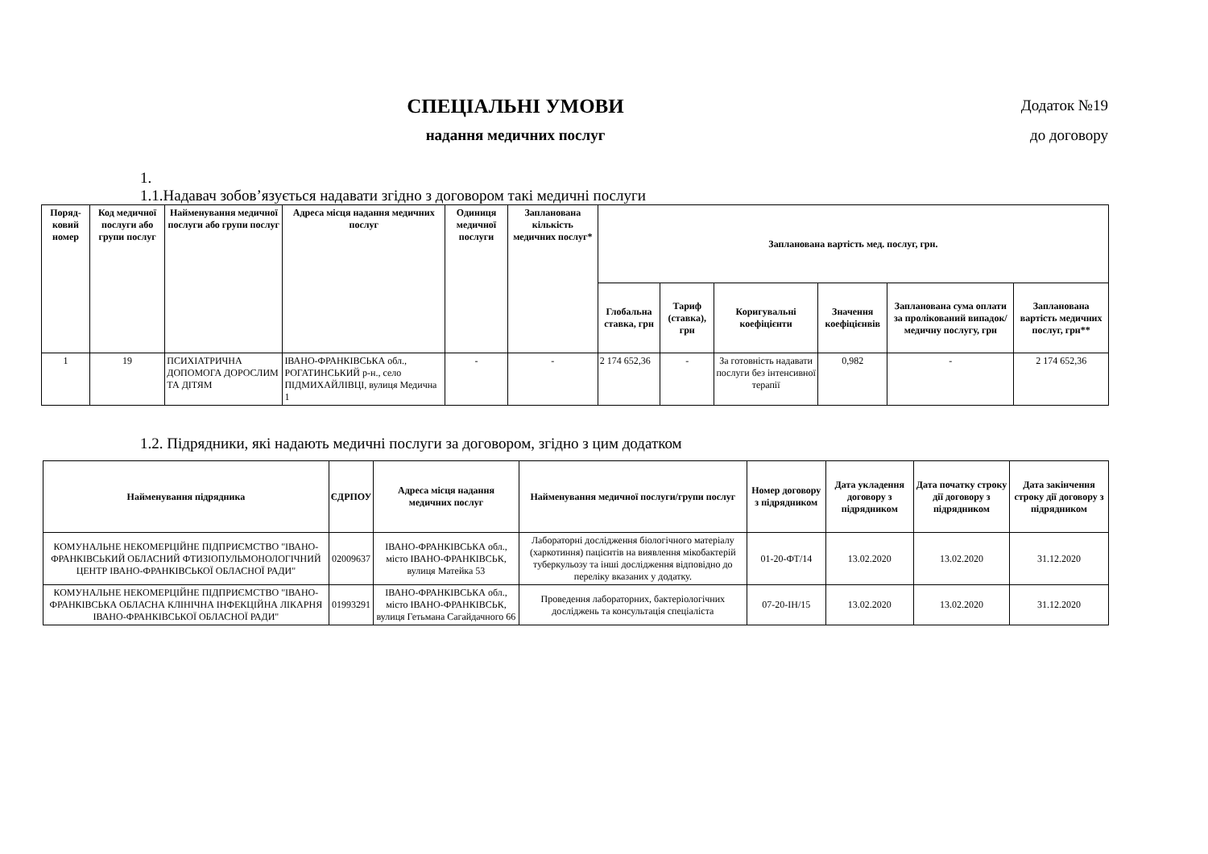СПЕЦІАЛЬНІ УМОВИ
надання медичних послуг
Додаток №19
до договору
1.
1.1.Надавач зобов’язується надавати згідно з договором такі медичні послуги
| Поряд-ковий номер | Код медичної послуги або групи послуг | Найменування медичної послуги або групи послуг | Адреса місця надання медичних послуг | Одиниця медичної послуги | Запланована кількість медичних послуг* | Запланована вартість мед. послуг, грн. | | | | | |
| --- | --- | --- | --- | --- | --- | --- | --- | --- | --- | --- | --- |
| | | | | | | Глобальна ставка, грн | Тариф (ставка), грн | Коригувальні коефіцієнти | Значення коефіцієнвів | Запланована сума оплати за пролікований випадок/медичну послугу, грн | Запланована вартість медичних послуг, грн** |
| 1 | 19 | ПСИХІАТРИЧНА ДОПОМОГА ДОРОСЛИМ ТА ДІТЯМ | ІВАНО-ФРАНКІВСЬКА обл., РОГАТИНСЬКИЙ р-н., село ПІДМИХАЙЛІВЦІ, вулиця Медична 1 | - | - | 2 174 652,36 | - | За готовність надавати послуги без інтенсивної терапії | 0,982 | - | 2 174 652,36 |
1.2. Підрядники, які надають медичні послуги за договором, згідно з цим додатком
| Найменування підрядника | ЄДРПОУ | Адреса місця надання медичних послуг | Найменування медичної послуги/групи послуг | Номер договору з підрядником | Дата укладення договору з підрядником | Дата початку строку дії договору з підрядником | Дата закінчення строку дії договору з підрядником |
| --- | --- | --- | --- | --- | --- | --- | --- |
| КОМУНАЛЬНЕ НЕКОМЕРЦІЙНЕ ПІДПРИЄМСТВО "ІВАНО-ФРАНКІВСЬКИЙ ОБЛАСНИЙ ФТИЗІОПУЛЬМОНОЛОГІЧНИЙ ЦЕНТР ІВАНО-ФРАНКІВСЬКОЇ ОБЛАСНОЇ РАДИ" | 02009637 | ІВАНО-ФРАНКІВСЬКА обл., місто ІВАНО-ФРАНКІВСЬК, вулиця Матейка 53 | Лабораторні дослідження біологічного матеріалу (харкотиння) пацієнтів на виявлення мікобактерій туберкульозу та інші дослідження відповідно до переліку вказаних у додатку. | 01-20-ФТ/14 | 13.02.2020 | 13.02.2020 | 31.12.2020 |
| КОМУНАЛЬНЕ НЕКОМЕРЦІЙНЕ ПІДПРИЄМСТВО "ІВАНО-ФРАНКІВСЬКА ОБЛАСНА КЛІНІЧНА ІНФЕКЦІЙНА ЛІКАРНЯ ІВАНО-ФРАНКІВСЬКОЇ ОБЛАСНОЇ РАДИ" | 01993291 | ІВАНО-ФРАНКІВСЬКА обл., місто ІВАНО-ФРАНКІВСЬК, вулиця Гетьмана Сагайдачного 66 | Проведення лабораторних, бактеріологічних досліджень та консультація спеціаліста | 07-20-ІН/15 | 13.02.2020 | 13.02.2020 | 31.12.2020 |